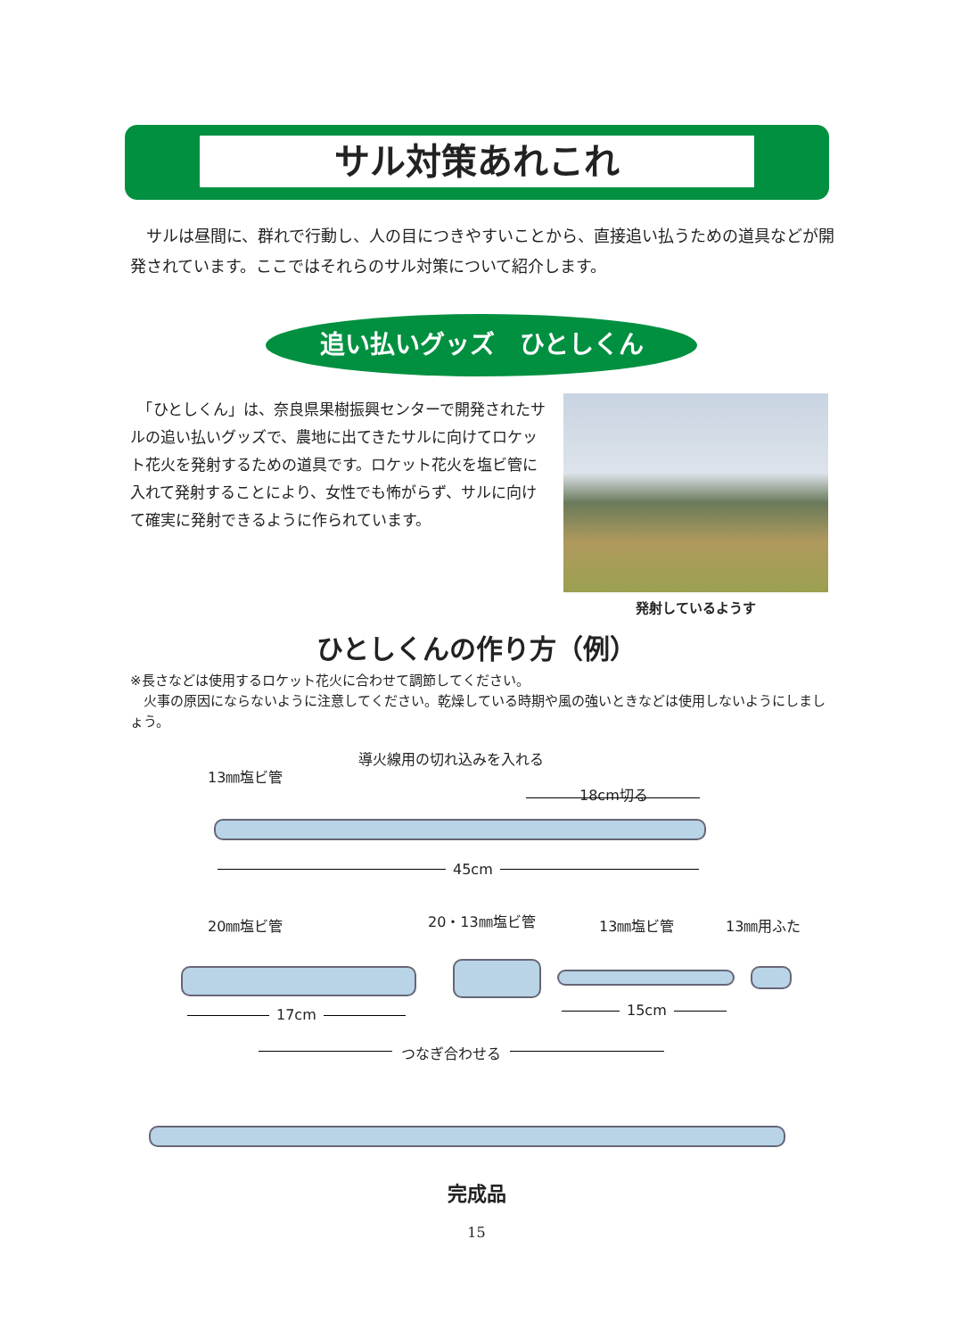サル対策あれこれ
　サルは昼間に、群れで行動し、人の目につきやすいことから、直接追い払うための道具などが開発されています。ここではそれらのサル対策について紹介します。
追い払いグッズ　ひとしくん
　「ひとしくん」は、奈良県果樹振興センターで開発されたサルの追い払いグッズで、農地に出てきたサルに向けてロケット花火を発射するための道具です。ロケット花火を塩ビ管に入れて発射することにより、女性でも怖がらず、サルに向けて確実に発射できるように作られています。
発射しているようす
ひとしくんの作り方（例）
※長さなどは使用するロケット花火に合わせて調節してください。
　火事の原因にならないように注意してください。乾燥している時期や風の強いときなどは使用しないようにしましょう。
導火線用の切れ込みを入れる
13㎜塩ビ管
18cm切る
45cm
20㎜塩ビ管 20・13㎜塩ビ管 13㎜塩ビ管 13㎜用ふた
17cm 15cm
つなぎ合わせる
完成品
15